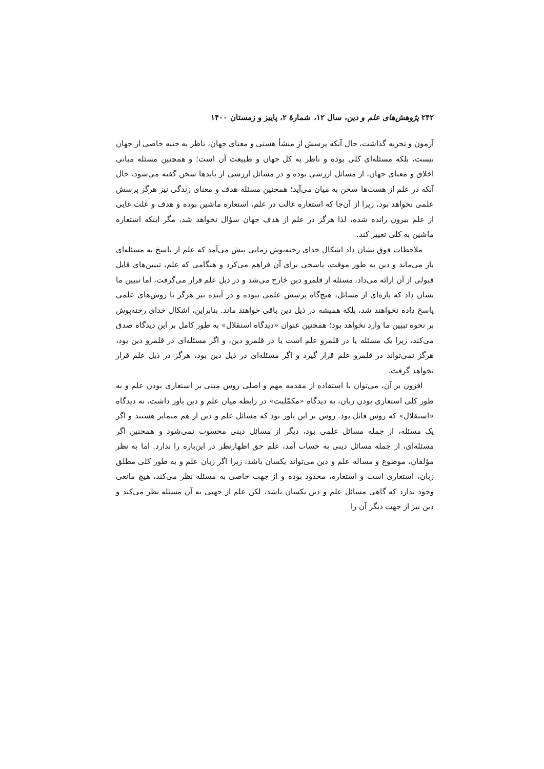۲۴۲ پژوهش‌های علم و دین، سال ۱۲، شمارهٔ ۲، پاییز و زمستان ۱۴۰۰
آزمون و تجربه گذاشت، حال آنکه پرسش از منشأ هستی و معنای جهان، ناظر به جنبه خاصی از جهان نیست، بلکه مسئله‌ای کلی بوده و ناظر به کل جهان و طبیعت آن است؛ و همچنین مسئله مبانی اخلاق و معنای جهان، از مسائل ارزشی بوده و در مسائل ارزشی از بایدها سخن گفته می‌شود، حال آنکه در علم از هست‌ها سخن به میان می‌آید؛ همچنین مسئله هدف و معنای زندگی نیز هرگز پرسش علمی نخواهد بود، زیرا از آن‌جا که استعاره غالب در علم، استعاره ماشین بوده و هدف و علت غایی از علم بیرون رانده شده، لذا هرگز در علم از هدف جهان سؤال نخواهد شد، مگر اینکه استعاره ماشین به کلی تغییر کند.
ملاحظات فوق نشان داد اشکال خدای رخنه‌پوش زمانی پیش می‌آمد که علم از پاسخ به مسئله‌ای باز می‌ماند و دین به طور موقت، پاسخی برای آن فراهم می‌کرد و هنگامی که علم، تبیین‌های قابل قبولی از آن ارائه می‌داد، مسئله از قلمرو دین خارج می‌شد و در ذیل علم قرار می‌گرفت، اما تبیین ما نشان داد که پاره‌ای از مسائل، هیچ‌گاه پرسش علمی نبوده و در آینده نیز هرگز با روش‌های علمی پاسخ داده نخواهند شد، بلکه همیشه در ذیل دین باقی خواهند ماند. بنابراین، اشکال خدای رخنه‌پوش بر نحوه تبیین ما وارد نخواهد بود؛ همچنین عنوان «دیدگاه استقلال» به طور کامل بر این دیدگاه صدق می‌کند، زیرا یک مسئله یا در قلمرو علم است یا در قلمرو دین، و اگر مسئله‌ای در قلمرو دین بود، هرگز نمی‌تواند در قلمرو علم قرار گیرد و اگر مسئله‌ای در ذیل دین بود، هرگز در ذیل علم قرار نخواهد گرفت.
افزون بر آن، می‌توان با استفاده از مقدمه مهم و اصلی روس مبنی بر استعاری بودن علم و به طور کلی استعاری بودن زبان، به دیدگاه «مکمّلیت» در رابطه میان علم و دین باور داشت، نه دیدگاه «استقلال» که روس قائل بود. روس بر این باور بود که مسائل علم و دین از هم متمایز هستند و اگر یک مسئله، از جمله مسائل علمی بود، دیگر از مسائل دینی محسوب نمی‌شود و همچنین اگر مسئله‌ای، از جمله مسائل دینی به حساب آمد، علم حق اظهارنظر در این‌باره را ندارد. اما به نظر مؤلفان، موضوع و مساله علم و دین می‌تواند یکسان باشد، زیرا اگر زبان علم و به طور کلی مطلق زبان، استعاری است و استعاره، محدود بوده و از جهت خاصی به مسئله نظر می‌کند، هیچ مانعی وجود ندارد که گاهی مسائل علم و دین یکسان باشد، لکن علم از جهتی به آن مسئله نظر می‌کند و دین نیز از جهت دیگر آن را